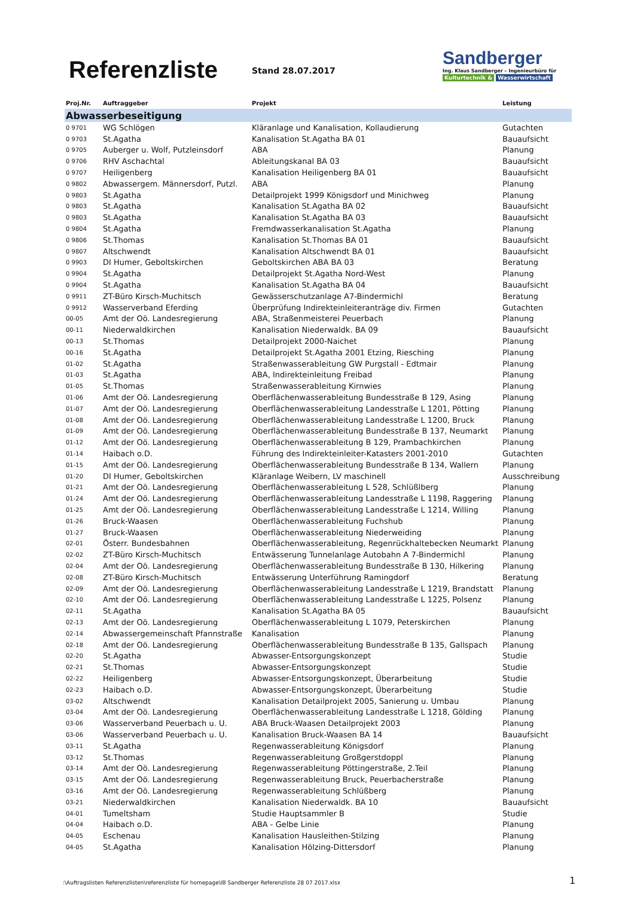Referenzliste Stand 28.07.2017
Sandberger
Ing. Klaus Sandberger – Ingenieurbüro für
Kulturtechnik & Wasserwirtschaft
| Proj.Nr. | Auftraggeber | Projekt | Leistung |
| --- | --- | --- | --- |
| Abwasserbeseitigung | | | |
| 0 9701 | WG Schlögen | Kläranlage und Kanalisation, Kollaudierung | Gutachten |
| 0 9703 | St.Agatha | Kanalisation St.Agatha BA 01 | Bauaufsicht |
| 0 9705 | Auberger u. Wolf, Putzleinsdorf | ABA | Planung |
| 0 9706 | RHV Aschachtal | Ableitungskanal BA 03 | Bauaufsicht |
| 0 9707 | Heiligenberg | Kanalisation Heiligenberg BA 01 | Bauaufsicht |
| 0 9802 | Abwassergem. Männersdorf, Putzl. | ABA | Planung |
| 0 9803 | St.Agatha | Detailprojekt 1999 Königsdorf und Minichweg | Planung |
| 0 9803 | St.Agatha | Kanalisation St.Agatha BA 02 | Bauaufsicht |
| 0 9803 | St.Agatha | Kanalisation St.Agatha BA 03 | Bauaufsicht |
| 0 9804 | St.Agatha | Fremdwasserkanalisation St.Agatha | Planung |
| 0 9806 | St.Thomas | Kanalisation St.Thomas BA 01 | Bauaufsicht |
| 0 9807 | Altschwendt | Kanalisation Altschwendt BA 01 | Bauaufsicht |
| 0 9903 | DI Humer, Geboltskirchen | Geboltskirchen ABA BA 03 | Beratung |
| 0 9904 | St.Agatha | Detailprojekt St.Agatha Nord-West | Planung |
| 0 9904 | St.Agatha | Kanalisation St.Agatha BA 04 | Bauaufsicht |
| 0 9911 | ZT-Büro Kirsch-Muchitsch | Gewässerschutzanlage A7-Bindermichl | Beratung |
| 0 9912 | Wasserverband Eferding | Überprüfung Indirekteinleiteranträge div. Firmen | Gutachten |
| 00-05 | Amt der Oö. Landesregierung | ABA, Straßenmeisterei Peuerbach | Planung |
| 00-11 | Niederwaldkirchen | Kanalisation Niederwaldk. BA 09 | Bauaufsicht |
| 00-13 | St.Thomas | Detailprojekt 2000-Naichet | Planung |
| 00-16 | St.Agatha | Detailprojekt St.Agatha 2001 Etzing, Riesching | Planung |
| 01-02 | St.Agatha | Straßenwasserableitung GW Purgstall - Edtmair | Planung |
| 01-03 | St.Agatha | ABA, Indirekteinleitung Freibad | Planung |
| 01-05 | St.Thomas | Straßenwasserableitung Kirnwies | Planung |
| 01-06 | Amt der Oö. Landesregierung | Oberflächenwasserableitung Bundesstraße B 129, Asing | Planung |
| 01-07 | Amt der Oö. Landesregierung | Oberflächenwasserableitung Landesstraße L 1201, Pötting | Planung |
| 01-08 | Amt der Oö. Landesregierung | Oberflächenwasserableitung Landesstraße L 1200, Bruck | Planung |
| 01-09 | Amt der Oö. Landesregierung | Oberflächenwasserableitung Bundesstraße B 137, Neumarkt | Planung |
| 01-12 | Amt der Oö. Landesregierung | Oberflächenwasserableitung B 129, Prambachkirchen | Planung |
| 01-14 | Haibach o.D. | Führung des Indirekteinleiter-Katasters 2001-2010 | Gutachten |
| 01-15 | Amt der Oö. Landesregierung | Oberflächenwasserableitung Bundesstraße B 134, Wallern | Planung |
| 01-20 | DI Humer, Geboltskirchen | Kläranlage Weibern, LV maschinell | Ausschreibung |
| 01-21 | Amt der Oö. Landesregierung | Oberflächenwasserableitung L 528, Schlüßlberg | Planung |
| 01-24 | Amt der Oö. Landesregierung | Oberflächenwasserableitung Landesstraße L 1198, Raggering | Planung |
| 01-25 | Amt der Oö. Landesregierung | Oberflächenwasserableitung Landesstraße L 1214, Willing | Planung |
| 01-26 | Bruck-Waasen | Oberflächenwasserableitung Fuchshub | Planung |
| 01-27 | Bruck-Waasen | Oberflächenwasserableitung Niederweiding | Planung |
| 02-01 | Österr. Bundesbahnen | Oberflächenwasserableitung, Regenrückhaltebecken Neumarkt | Planung |
| 02-02 | ZT-Büro Kirsch-Muchitsch | Entwässerung Tunnelanlage Autobahn A 7-Bindermichl | Planung |
| 02-04 | Amt der Oö. Landesregierung | Oberflächenwasserableitung Bundesstraße B 130, Hilkering | Planung |
| 02-08 | ZT-Büro Kirsch-Muchitsch | Entwässerung Unterführung Ramingdorf | Beratung |
| 02-09 | Amt der Oö. Landesregierung | Oberflächenwasserableitung Landesstraße L 1219, Brandstatt | Planung |
| 02-10 | Amt der Oö. Landesregierung | Oberflächenwasserableitung Landesstraße L 1225, Polsenz | Planung |
| 02-11 | St.Agatha | Kanalisation St.Agatha BA 05 | Bauaufsicht |
| 02-13 | Amt der Oö. Landesregierung | Oberflächenwasserableitung L 1079, Peterskirchen | Planung |
| 02-14 | Abwassergemeinschaft Pfannstraße | Kanalisation | Planung |
| 02-18 | Amt der Oö. Landesregierung | Oberflächenwasserableitung Bundesstraße B 135, Gallspach | Planung |
| 02-20 | St.Agatha | Abwasser-Entsorgungskonzept | Studie |
| 02-21 | St.Thomas | Abwasser-Entsorgungskonzept | Studie |
| 02-22 | Heiligenberg | Abwasser-Entsorgungskonzept, Überarbeitung | Studie |
| 02-23 | Haibach o.D. | Abwasser-Entsorgungskonzept, Überarbeitung | Studie |
| 03-02 | Altschwendt | Kanalisation Detailprojekt 2005, Sanierung u. Umbau | Planung |
| 03-04 | Amt der Oö. Landesregierung | Oberflächenwasserableitung Landesstraße L 1218, Gölding | Planung |
| 03-06 | Wasserverband Peuerbach u. U. | ABA Bruck-Waasen Detailprojekt 2003 | Planung |
| 03-06 | Wasserverband Peuerbach u. U. | Kanalisation Bruck-Waasen BA 14 | Bauaufsicht |
| 03-11 | St.Agatha | Regenwasserableitung Königsdorf | Planung |
| 03-12 | St.Thomas | Regenwasserableitung Großgerstdoppl | Planung |
| 03-14 | Amt der Oö. Landesregierung | Regenwasserableitung Pöttingerstraße, 2.Teil | Planung |
| 03-15 | Amt der Oö. Landesregierung | Regenwasserableitung Bruck, Peuerbacherstraße | Planung |
| 03-16 | Amt der Oö. Landesregierung | Regenwasserableitung Schlüßberg | Planung |
| 03-21 | Niederwaldkirchen | Kanalisation Niederwaldk. BA 10 | Bauaufsicht |
| 04-01 | Tumeltsham | Studie Hauptsammler B | Studie |
| 04-04 | Haibach o.D. | ABA - Gelbe Linie | Planung |
| 04-05 | Eschenau | Kanalisation Hausleithen-Stilzing | Planung |
| 04-05 | St.Agatha | Kanalisation Hölzing-Dittersdorf | Planung |
:\Auftragslisten Referenzlisten\referenzliste für homepage\IB Sandberger Referenzliste 28 07 2017.xlsx
1